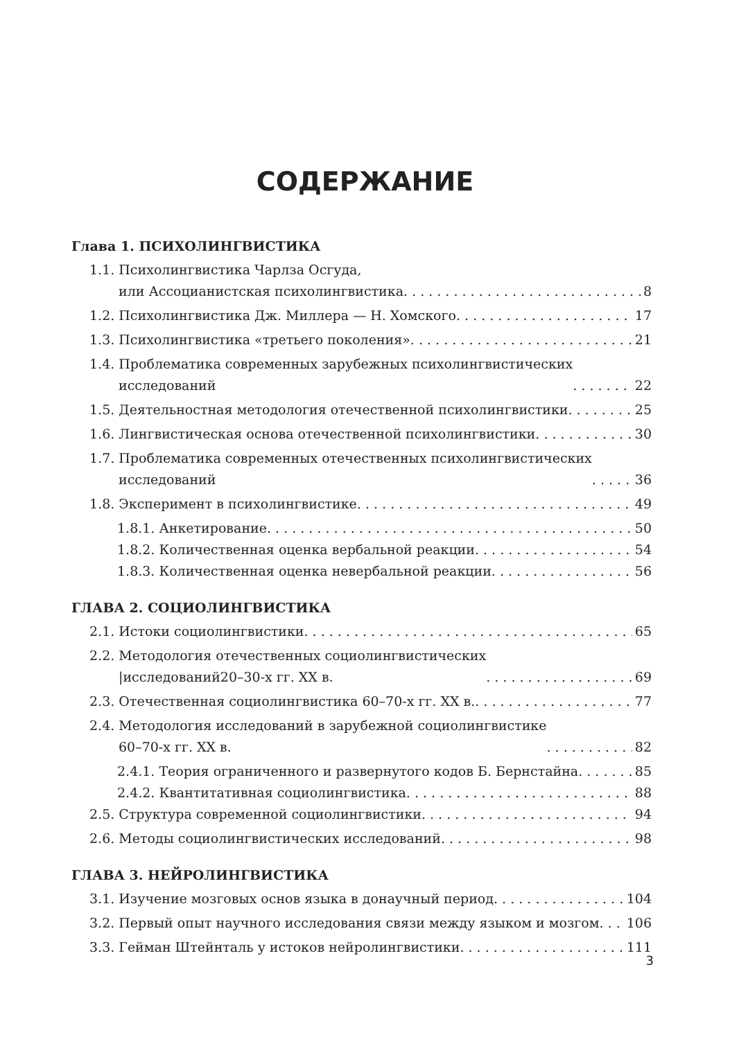СОДЕРЖАНИЕ
Глава 1. ПСИХОЛИНГВИСТИКА
1.1. Психолингвистика Чарлза Осгуда,
или Ассоцианистская психолингвистика 8
1.2. Психолингвистика Дж. Миллера — Н. Хомского 17
1.3. Психолингвистика «третьего поколения» 21
1.4. Проблематика современных зарубежных психолингвистических
исследований 22
1.5. Деятельностная методология отечественной психолингвистики 25
1.6. Лингвистическая основа отечественной психолингвистики 30
1.7. Проблематика современных отечественных психолингвистических
исследований 36
1.8. Эксперимент в психолингвистике 49
1.8.1. Анкетирование 50
1.8.2. Количественная оценка вербальной реакции 54
1.8.3. Количественная оценка невербальной реакции 56
ГЛАВА 2. СОЦИОЛИНГВИСТИКА
2.1. Истоки социолингвистики 65
2.2. Методология отечественных социолингвистических
|исследований20–30-х гг. XX в. 69
2.3. Отечественная социолингвистика 60–70-х гг. XX в. 77
2.4. Методология исследований в зарубежной социолингвистике
60–70-х гг. XX в. 82
2.4.1. Теория ограниченного и развернутого кодов Б. Бернстайна 85
2.4.2. Квантитативная социолингвистика 88
2.5. Структура современной социолингвистики 94
2.6. Методы социолингвистических исследований 98
ГЛАВА 3. НЕЙРОЛИНГВИСТИКА
3.1. Изучение мозговых основ языка в донаучный период 104
3.2. Первый опыт научного исследования связи между языком и мозгом 106
3.3. Гейман Штейнталь у истоков нейролингвистики 111
3